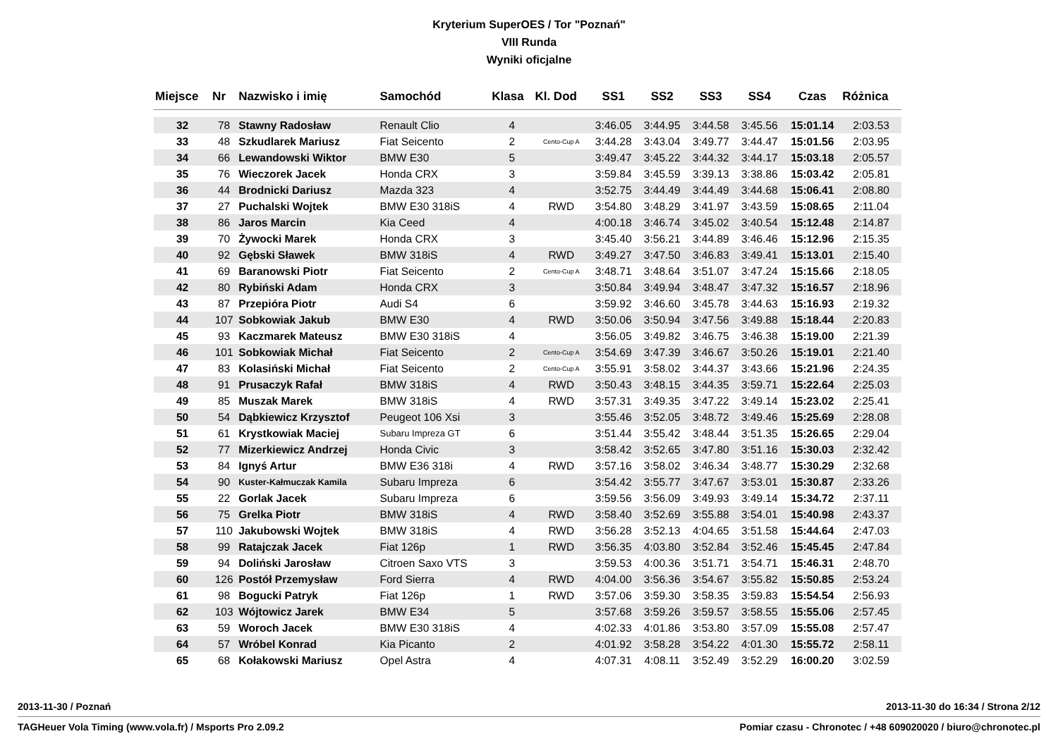Kryterium SuperOES / Tor "Poznań"
VIII Runda
Wyniki oficjalne
| Miejsce | Nr | Nazwisko i imię | Samochód | Klasa | Kl. Dod | SS1 | SS2 | SS3 | SS4 | Czas | Różnica |
| --- | --- | --- | --- | --- | --- | --- | --- | --- | --- | --- | --- |
| 32 | 78 | Stawny Radosław | Renault Clio | 4 | | 3:46.05 | 3:44.95 | 3:44.58 | 3:45.56 | 15:01.14 | 2:03.53 |
| 33 | 48 | Szkudlarek Mariusz | Fiat Seicento | 2 | Cento-Cup A | 3:44.28 | 3:43.04 | 3:49.77 | 3:44.47 | 15:01.56 | 2:03.95 |
| 34 | 66 | Lewandowski Wiktor | BMW E30 | 5 | | 3:49.47 | 3:45.22 | 3:44.32 | 3:44.17 | 15:03.18 | 2:05.57 |
| 35 | 76 | Wieczorek Jacek | Honda CRX | 3 | | 3:59.84 | 3:45.59 | 3:39.13 | 3:38.86 | 15:03.42 | 2:05.81 |
| 36 | 44 | Brodnicki Dariusz | Mazda 323 | 4 | | 3:52.75 | 3:44.49 | 3:44.49 | 3:44.68 | 15:06.41 | 2:08.80 |
| 37 | 27 | Puchalski Wojtek | BMW E30 318iS | 4 | RWD | 3:54.80 | 3:48.29 | 3:41.97 | 3:43.59 | 15:08.65 | 2:11.04 |
| 38 | 86 | Jaros Marcin | Kia Ceed | 4 | | 4:00.18 | 3:46.74 | 3:45.02 | 3:40.54 | 15:12.48 | 2:14.87 |
| 39 | 70 | Żywocki Marek | Honda CRX | 3 | | 3:45.40 | 3:56.21 | 3:44.89 | 3:46.46 | 15:12.96 | 2:15.35 |
| 40 | 92 | Gębski Sławek | BMW 318iS | 4 | RWD | 3:49.27 | 3:47.50 | 3:46.83 | 3:49.41 | 15:13.01 | 2:15.40 |
| 41 | 69 | Baranowski Piotr | Fiat Seicento | 2 | Cento-Cup A | 3:48.71 | 3:48.64 | 3:51.07 | 3:47.24 | 15:15.66 | 2:18.05 |
| 42 | 80 | Rybiński Adam | Honda CRX | 3 | | 3:50.84 | 3:49.94 | 3:48.47 | 3:47.32 | 15:16.57 | 2:18.96 |
| 43 | 87 | Przepióra Piotr | Audi S4 | 6 | | 3:59.92 | 3:46.60 | 3:45.78 | 3:44.63 | 15:16.93 | 2:19.32 |
| 44 | 107 | Sobkowiak Jakub | BMW E30 | 4 | RWD | 3:50.06 | 3:50.94 | 3:47.56 | 3:49.88 | 15:18.44 | 2:20.83 |
| 45 | 93 | Kaczmarek Mateusz | BMW E30 318iS | 4 | | 3:56.05 | 3:49.82 | 3:46.75 | 3:46.38 | 15:19.00 | 2:21.39 |
| 46 | 101 | Sobkowiak Michał | Fiat Seicento | 2 | Cento-Cup A | 3:54.69 | 3:47.39 | 3:46.67 | 3:50.26 | 15:19.01 | 2:21.40 |
| 47 | 83 | Kolasiński Michał | Fiat Seicento | 2 | Cento-Cup A | 3:55.91 | 3:58.02 | 3:44.37 | 3:43.66 | 15:21.96 | 2:24.35 |
| 48 | 91 | Prusaczyk Rafał | BMW 318iS | 4 | RWD | 3:50.43 | 3:48.15 | 3:44.35 | 3:59.71 | 15:22.64 | 2:25.03 |
| 49 | 85 | Muszak Marek | BMW 318iS | 4 | RWD | 3:57.31 | 3:49.35 | 3:47.22 | 3:49.14 | 15:23.02 | 2:25.41 |
| 50 | 54 | Dąbkiewicz Krzysztof | Peugeot 106 Xsi | 3 | | 3:55.46 | 3:52.05 | 3:48.72 | 3:49.46 | 15:25.69 | 2:28.08 |
| 51 | 61 | Krystkowiak Maciej | Subaru Impreza GT | 6 | | 3:51.44 | 3:55.42 | 3:48.44 | 3:51.35 | 15:26.65 | 2:29.04 |
| 52 | 77 | Mizerkiewicz Andrzej | Honda Civic | 3 | | 3:58.42 | 3:52.65 | 3:47.80 | 3:51.16 | 15:30.03 | 2:32.42 |
| 53 | 84 | Ignyś Artur | BMW E36 318i | 4 | RWD | 3:57.16 | 3:58.02 | 3:46.34 | 3:48.77 | 15:30.29 | 2:32.68 |
| 54 | 90 | Kuster-Kałmuczak Kamila | Subaru Impreza | 6 | | 3:54.42 | 3:55.77 | 3:47.67 | 3:53.01 | 15:30.87 | 2:33.26 |
| 55 | 22 | Gorlak Jacek | Subaru Impreza | 6 | | 3:59.56 | 3:56.09 | 3:49.93 | 3:49.14 | 15:34.72 | 2:37.11 |
| 56 | 75 | Grelka Piotr | BMW 318iS | 4 | RWD | 3:58.40 | 3:52.69 | 3:55.88 | 3:54.01 | 15:40.98 | 2:43.37 |
| 57 | 110 | Jakubowski Wojtek | BMW 318iS | 4 | RWD | 3:56.28 | 3:52.13 | 4:04.65 | 3:51.58 | 15:44.64 | 2:47.03 |
| 58 | 99 | Ratajczak Jacek | Fiat 126p | 1 | RWD | 3:56.35 | 4:03.80 | 3:52.84 | 3:52.46 | 15:45.45 | 2:47.84 |
| 59 | 94 | Doliński Jarosław | Citroen Saxo VTS | 3 | | 3:59.53 | 4:00.36 | 3:51.71 | 3:54.71 | 15:46.31 | 2:48.70 |
| 60 | 126 | Postół Przemysław | Ford Sierra | 4 | RWD | 4:04.00 | 3:56.36 | 3:54.67 | 3:55.82 | 15:50.85 | 2:53.24 |
| 61 | 98 | Bogucki Patryk | Fiat 126p | 1 | RWD | 3:57.06 | 3:59.30 | 3:58.35 | 3:59.83 | 15:54.54 | 2:56.93 |
| 62 | 103 | Wójtowicz Jarek | BMW E34 | 5 | | 3:57.68 | 3:59.26 | 3:59.57 | 3:58.55 | 15:55.06 | 2:57.45 |
| 63 | 59 | Woroch Jacek | BMW E30 318iS | 4 | | 4:02.33 | 4:01.86 | 3:53.80 | 3:57.09 | 15:55.08 | 2:57.47 |
| 64 | 57 | Wróbel Konrad | Kia Picanto | 2 | | 4:01.92 | 3:58.28 | 3:54.22 | 4:01.30 | 15:55.72 | 2:58.11 |
| 65 | 68 | Kołakowski Mariusz | Opel Astra | 4 | | 4:07.31 | 4:08.11 | 3:52.49 | 3:52.29 | 16:00.20 | 3:02.59 |
2013-11-30 / Poznań 2013-11-30 do 16:34 / Strona 2/12
TAGHeuer Vola Timing (www.vola.fr) / Msports Pro 2.09.2 Pomiar czasu - Chronotec / +48 609020020 / biuro@chronotec.pl